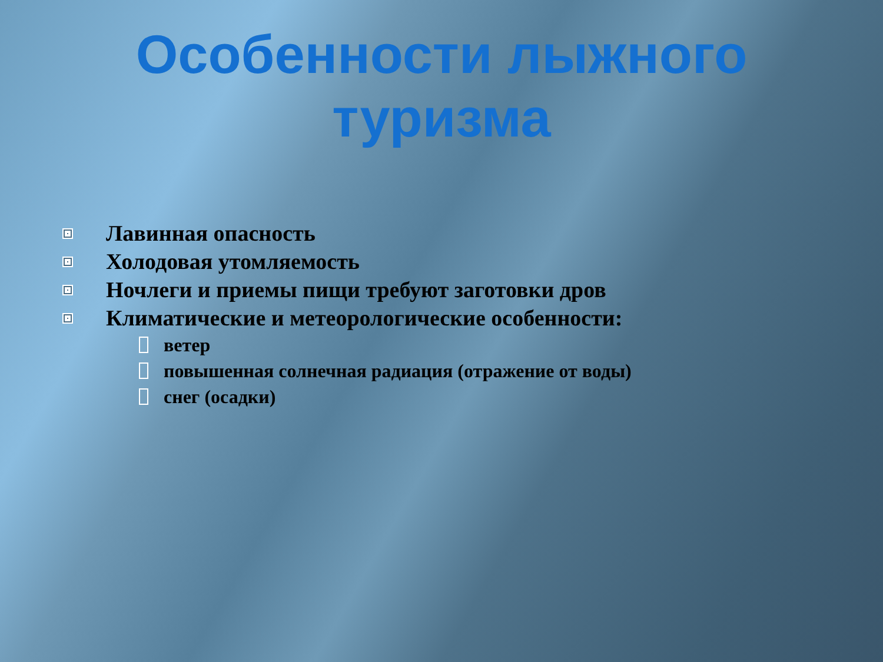Особенности лыжного
туризма
Лавинная опасность
Холодовая утомляемость
Ночлеги и приемы пищи требуют заготовки дров
Климатические и метеорологические особенности:
ветер
повышенная солнечная радиация (отражение от воды)
снег (осадки)